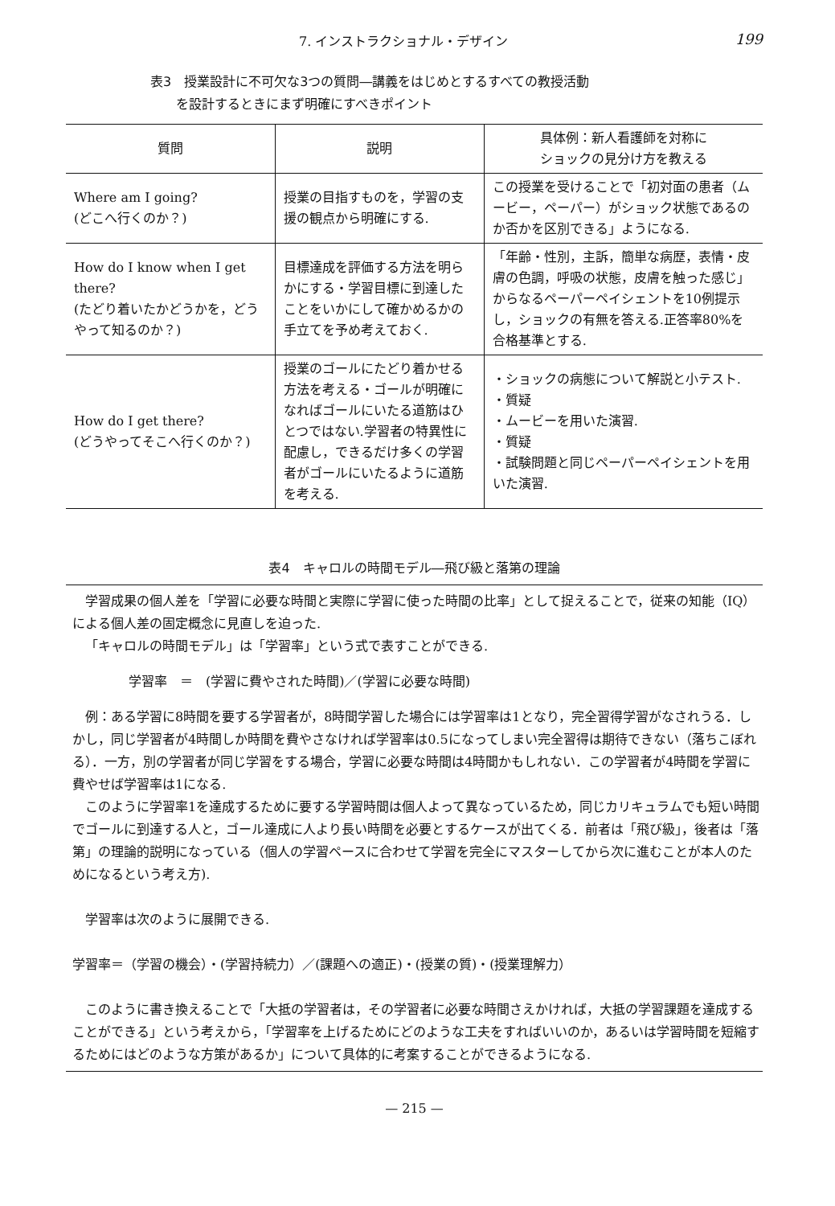7. インストラクショナル・デザイン 199
表3　授業設計に不可欠な3つの質問―講義をはじめとするすべての教授活動
　　を設計するときにまず明確にすべきポイント
| 質問 | 説明 | 具体例：新人看護師を対称に ショックの見分け方を教える |
| --- | --- | --- |
| Where am I going? (どこへ行くのか？) | 授業の目指すものを，学習の支援の観点から明確にする. | この授業を受けることで「初対面の患者（ムービー，ペーパー）がショック状態であるのか否かを区別できる」ようになる. |
| How do I know when I get there? (たどり着いたかどうかを，どうやって知るのか？) | 目標達成を評価する方法を明らかにする・学習目標に到達したことをいかにして確かめるかの手立てを予め考えておく. | 「年齢・性別，主訴，簡単な病歴，表情・皮膚の色調，呼吸の状態，皮膚を触った感じ」からなるペーパーペイシェントを10例提示し，ショックの有無を答える.正答率80%を合格基準とする. |
| How do I get there? (どうやってそこへ行くのか？) | 授業のゴールにたどり着かせる方法を考える・ゴールが明確になればゴールにいたる道筋はひとつではない.学習者の特異性に配慮し，できるだけ多くの学習者がゴールにいたるように道筋を考える. | ・ショックの病態について解説と小テスト. ・質疑 ・ムービーを用いた演習. ・質疑 ・試験問題と同じペーパーペイシェントを用いた演習. |
表4　キャロルの時間モデル―飛び級と落第の理論
学習成果の個人差を「学習に必要な時間と実際に学習に使った時間の比率」として捉えることで，従来の知能（IQ）による個人差の固定概念に見直しを迫った.
「キャロルの時間モデル」は「学習率」という式で表すことができる.
学習率　＝　(学習に費やされた時間)／(学習に必要な時間)
例：ある学習に8時間を要する学習者が，8時間学習した場合には学習率は1となり，完全習得学習がなされうる．しかし，同じ学習者が4時間しか時間を費やさなければ学習率は0.5になってしまい完全習得は期待できない（落ちこぼれる）．一方，別の学習者が同じ学習をする場合，学習に必要な時間は4時間かもしれない．この学習者が4時間を学習に費やせば学習率は1になる.
このように学習率1を達成するために要する学習時間は個人よって異なっているため，同じカリキュラムでも短い時間でゴールに到達する人と，ゴール達成に人より長い時間を必要とするケースが出てくる．前者は「飛び級」，後者は「落第」の理論的説明になっている（個人の学習ペースに合わせて学習を完全にマスターしてから次に進むことが本人のためになるという考え方).
学習率は次のように展開できる.
学習率＝（学習の機会）・(学習持続力）／(課題への適正)・(授業の質)・(授業理解力）
このように書き換えることで「大抵の学習者は，その学習者に必要な時間さえかければ，大抵の学習課題を達成することができる」という考えから，「学習率を上げるためにどのような工夫をすればいいのか，あるいは学習時間を短縮するためにはどのような方策があるか」について具体的に考案することができるようになる.
— 215 —